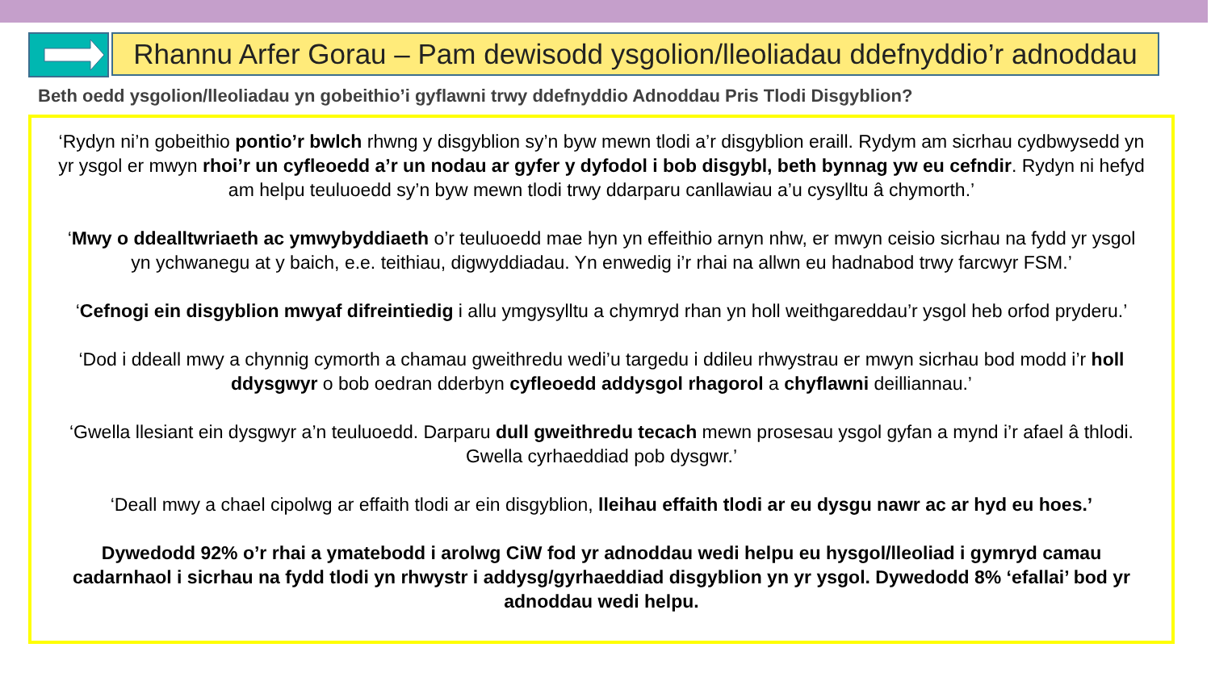Rhannu Arfer Gorau – Pam dewisodd ysgolion/lleoliadau ddefnyddio’r adnoddau
Beth oedd ysgolion/lleoliadau yn gobeithio’i gyflawni trwy ddefnyddio Adnoddau Pris Tlodi Disgyblion?
‘Rydyn ni’n gobeithio pontio’r bwlch rhwng y disgyblion sy’n byw mewn tlodi a’r disgyblion eraill. Rydym am sicrhau cydbwysedd yn yr ysgol er mwyn rhoi’r un cyfleoedd a’r un nodau ar gyfer y dyfodol i bob disgybl, beth bynnag yw eu cefndir. Rydyn ni hefyd am helpu teuluoedd sy’n byw mewn tlodi trwy ddarparu canllawiau a’u cysylltu â chymorth.’
‘Mwy o ddealltwriaeth ac ymwybyddiaeth o’r teuluoedd mae hyn yn effeithio arnyn nhw, er mwyn ceisio sicrhau na fydd yr ysgol yn ychwanegu at y baich, e.e. teithiau, digwyddiadau. Yn enwedig i’r rhai na allwn eu hadnabod trwy farcwyr FSM.’
‘Cefnogi ein disgyblion mwyaf difreintiedig i allu ymgysylltu a chymryd rhan yn holl weithgareddau’r ysgol heb orfod pryderu.’
‘Dod i ddeall mwy a chynnig cymorth a chamau gweithredu wedi’u targedu i ddileu rhwystrau er mwyn sicrhau bod modd i’r holl ddysgwyr o bob oedran dderbyn cyfleoedd addysgol rhagorol a chyflawni deilliannau.’
‘Gwella llesiant ein dysgwyr a’n teuluoedd. Darparu dull gweithredu tecach mewn prosesau ysgol gyfan a mynd i’r afael â thlodi. Gwella cyrhaeddiad pob dysgwr.’
‘Deall mwy a chael cipolwg ar effaith tlodi ar ein disgyblion, lleihau effaith tlodi ar eu dysgu nawr ac ar hyd eu hoes.’
Dywedodd 92% o’r rhai a ymatebodd i arolwg CiW fod yr adnoddau wedi helpu eu hysgol/lleoliad i gymryd camau cadarnhaol i sicrhau na fydd tlodi yn rhwystr i addysg/gyrhaeddiad disgyblion yn yr ysgol. Dywedodd 8% ‘efallai’ bod yr adnoddau wedi helpu.